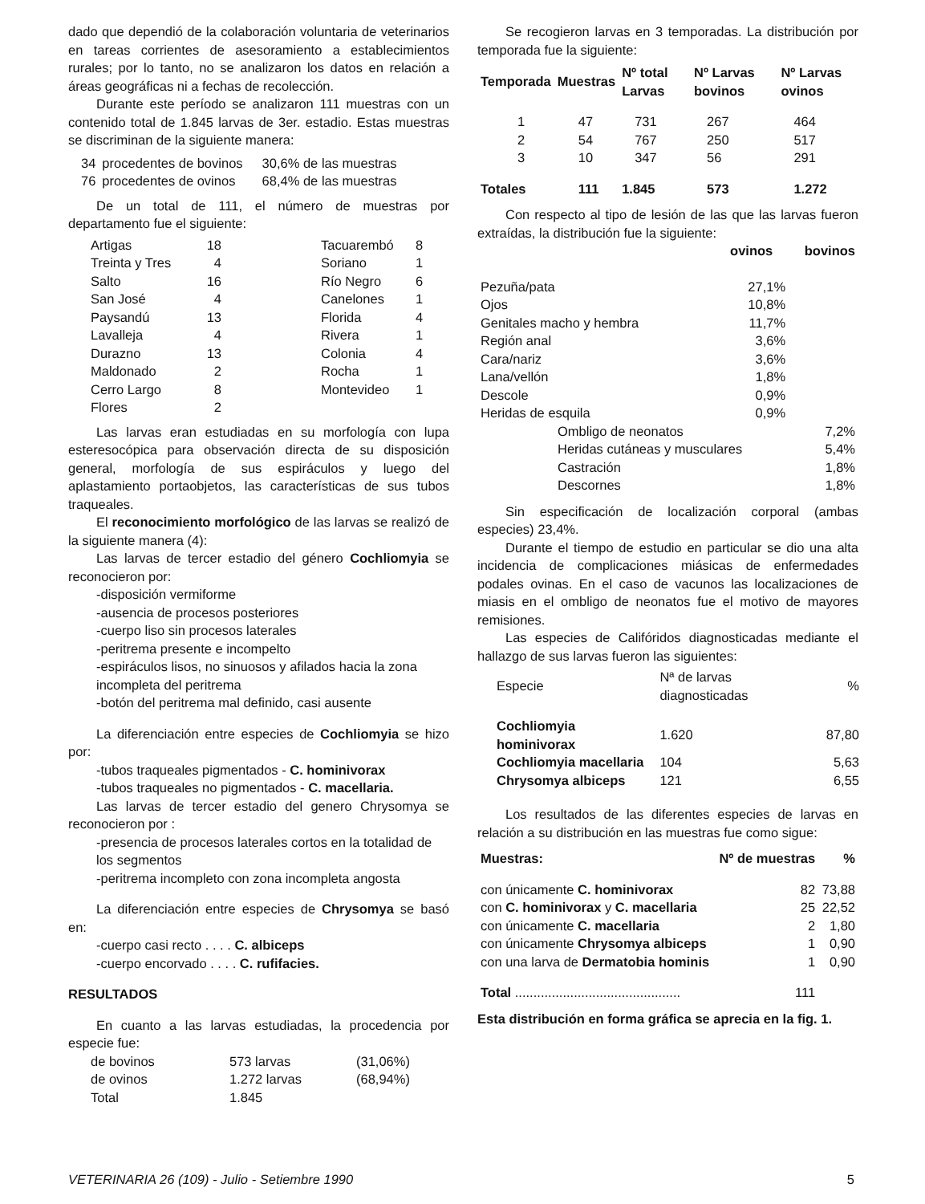dado que dependió de la colaboración voluntaria de veterinarios en tareas corrientes de asesoramiento a establecimientos rurales; por lo tanto, no se analizaron los datos en relación a áreas geográficas ni a fechas de recolección.
Durante este período se analizaron 111 muestras con un contenido total de 1.845 larvas de 3er. estadio. Estas muestras se discriminan de la siguiente manera:
| 34 | procedentes de bovinos | 30,6% de las muestras |
| 76 | procedentes de ovinos | 68,4% de las muestras |
De un total de 111, el número de muestras por departamento fue el siguiente:
| Artigas | 18 | Tacuarembó | 8 |
| Treinta y Tres | 4 | Soriano | 1 |
| Salto | 16 | Río Negro | 6 |
| San José | 4 | Canelones | 1 |
| Paysandú | 13 | Florida | 4 |
| Lavalleja | 4 | Rivera | 1 |
| Durazno | 13 | Colonia | 4 |
| Maldonado | 2 | Rocha | 1 |
| Cerro Largo | 8 | Montevideo | 1 |
| Flores | 2 | | |
Las larvas eran estudiadas en su morfología con lupa esteresocópica para observación directa de su disposición general, morfología de sus espiráculos y luego del aplastamiento portaobjetos, las características de sus tubos traqueales.
El reconocimiento morfológico de las larvas se realizó de la siguiente manera (4):
Las larvas de tercer estadio del género Cochliomyia se reconocieron por:
-disposición vermiforme
-ausencia de procesos posteriores
-cuerpo liso sin procesos laterales
-peritrema presente e incompelto
-espiráculos lisos, no sinuosos y afilados hacia la zona incompleta del peritrema
-botón del peritrema mal definido, casi ausente
La diferenciación entre especies de Cochliomyia se hizo por:
-tubos traqueales pigmentados - C. hominivorax
-tubos traqueales no pigmentados - C. macellaria.
Las larvas de tercer estadio del genero Chrysomya se reconocieron por :
-presencia de procesos laterales cortos en la totalidad de los segmentos
-peritrema incompleto con zona incompleta angosta
La diferenciación entre especies de Chrysomya se basó en:
-cuerpo casi recto . . . . C. albiceps
-cuerpo encorvado . . . . C. rufifacies.
RESULTADOS
En cuanto a las larvas estudiadas, la procedencia por especie fue:
| de bovinos | 573 larvas | (31,06%) |
| de ovinos | 1.272 larvas | (68,94%) |
| Total | 1.845 | |
Se recogieron larvas en 3 temporadas. La distribución por temporada fue la siguiente:
| Temporada | Muestras | Nº total Larvas | Nº Larvas bovinos | Nº Larvas ovinos |
| --- | --- | --- | --- | --- |
| 1 | 47 | 731 | 267 | 464 |
| 2 | 54 | 767 | 250 | 517 |
| 3 | 10 | 347 | 56 | 291 |
| Totales | 111 | 1.845 | 573 | 1.272 |
Con respecto al tipo de lesión de las que las larvas fueron extraídas, la distribución fue la siguiente:
| | ovinos | bovinos |
| Pezuña/pata | 27,1% | |
| Ojos | 10,8% | |
| Genitales macho y hembra | 11,7% | |
| Región anal | 3,6% | |
| Cara/nariz | 3,6% | |
| Lana/vellón | 1,8% | |
| Descole | 0,9% | |
| Heridas de esquila | 0,9% | |
| Ombligo de neonatos | | 7,2% |
| Heridas cutáneas y musculares | | 5,4% |
| Castración | | 1,8% |
| Descornes | | 1,8% |
Sin especificación de localización corporal (ambas especies) 23,4%.
Durante el tiempo de estudio en particular se dio una alta incidencia de complicaciones miásicas de enfermedades podales ovinas. En el caso de vacunos las localizaciones de miasis en el ombligo de neonatos fue el motivo de mayores remisiones.
Las especies de Califóridos diagnosticadas mediante el hallazgo de sus larvas fueron las siguientes:
| Especie | Nª de larvas diagnosticadas | % |
| Cochliomyia hominivorax | 1.620 | 87,80 |
| Cochliomyia macellaria | 104 | 5,63 |
| Chrysomya albiceps | 121 | 6,55 |
Los resultados de las diferentes especies de larvas en relación a su distribución en las muestras fue como sigue:
| Muestras: | Nº de muestras | % |
| --- | --- | --- |
| con únicamente C. hominivorax | 82 | 73,88 |
| con C. hominivorax y C. macellaria | 25 | 22,52 |
| con únicamente C. macellaria | 2 | 1,80 |
| con únicamente Chrysomya albiceps | 1 | 0,90 |
| con una larva de Dermatobia hominis | 1 | 0,90 |
| Total ............................................. | 111 | |
Esta distribución en forma gráfica se aprecia en la fig. 1.
VETERINARIA 26 (109) - Julio - Setiembre 1990 5